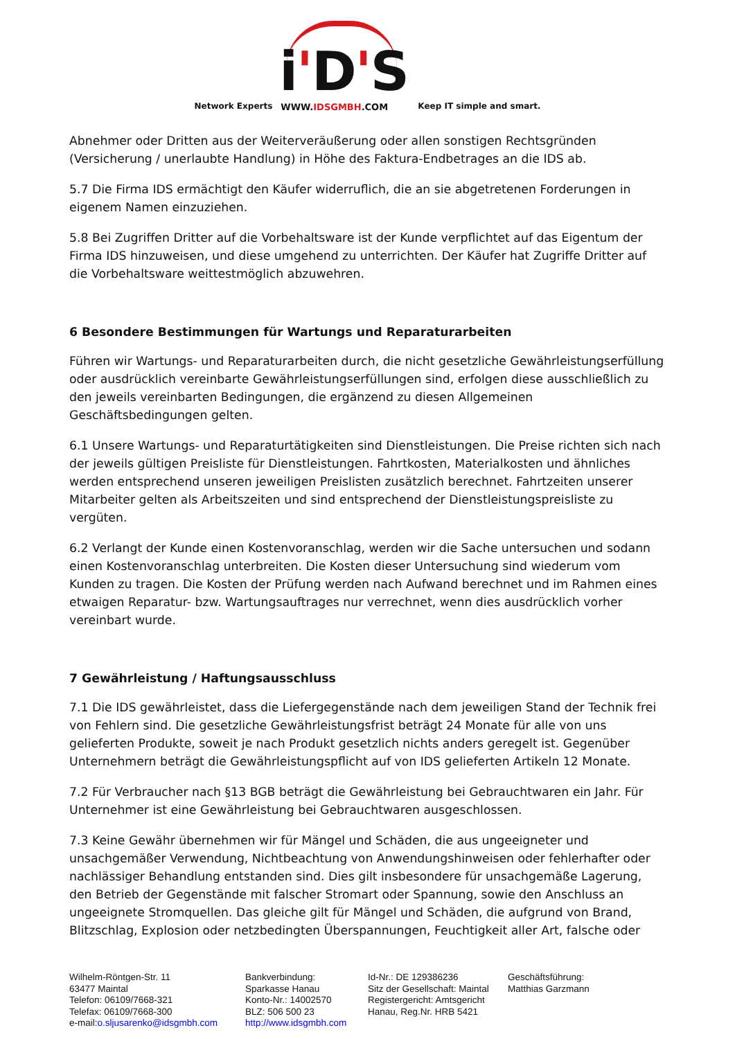Network Experts
i'D'S
WWW.IDSGMBH.COM
Keep IT simple and smart.
Abnehmer oder Dritten aus der Weiterveräußerung oder allen sonstigen Rechtsgründen (Versicherung / unerlaubte Handlung) in Höhe des Faktura-Endbetrages an die IDS ab.
5.7 Die Firma IDS ermächtigt den Käufer widerruflich, die an sie abgetretenen Forderungen in eigenem Namen einzuziehen.
5.8 Bei Zugriffen Dritter auf die Vorbehaltsware ist der Kunde verpflichtet auf das Eigentum der Firma IDS hinzuweisen, und diese umgehend zu unterrichten. Der Käufer hat Zugriffe Dritter auf die Vorbehaltsware weittestmöglich abzuwehren.
6 Besondere Bestimmungen für Wartungs und Reparaturarbeiten
Führen wir Wartungs- und Reparaturarbeiten durch, die nicht gesetzliche Gewährleistungserfüllung oder ausdrücklich vereinbarte Gewährleistungserfüllungen sind, erfolgen diese ausschließlich zu den jeweils vereinbarten Bedingungen, die ergänzend zu diesen Allgemeinen Geschäftsbedingungen gelten.
6.1 Unsere Wartungs- und Reparaturtätigkeiten sind Dienstleistungen. Die Preise richten sich nach der jeweils gültigen Preisliste für Dienstleistungen. Fahrtkosten, Materialkosten und ähnliches werden entsprechend unseren jeweiligen Preislisten zusätzlich berechnet. Fahrtzeiten unserer Mitarbeiter gelten als Arbeitszeiten und sind entsprechend der Dienstleistungspreisliste zu vergüten.
6.2 Verlangt der Kunde einen Kostenvoranschlag, werden wir die Sache untersuchen und sodann einen Kostenvoranschlag unterbreiten. Die Kosten dieser Untersuchung sind wiederum vom Kunden zu tragen. Die Kosten der Prüfung werden nach Aufwand berechnet und im Rahmen eines etwaigen Reparatur- bzw. Wartungsauftrages nur verrechnet, wenn dies ausdrücklich vorher vereinbart wurde.
7 Gewährleistung / Haftungsausschluss
7.1 Die IDS gewährleistet, dass die Liefergegenstände nach dem jeweiligen Stand der Technik frei von Fehlern sind. Die gesetzliche Gewährleistungsfrist beträgt 24 Monate für alle von uns gelieferten Produkte, soweit je nach Produkt gesetzlich nichts anders geregelt ist. Gegenüber Unternehmern beträgt die Gewährleistungspflicht auf von IDS gelieferten Artikeln 12 Monate.
7.2 Für Verbraucher nach §13 BGB beträgt die Gewährleistung bei Gebrauchtwaren ein Jahr. Für Unternehmer ist eine Gewährleistung bei Gebrauchtwaren ausgeschlossen.
7.3 Keine Gewähr übernehmen wir für Mängel und Schäden, die aus ungeeigneter und unsachgemäßer Verwendung, Nichtbeachtung von Anwendungshinweisen oder fehlerhafter oder nachlässiger Behandlung entstanden sind. Dies gilt insbesondere für unsachgemäße Lagerung, den Betrieb der Gegenstände mit falscher Stromart oder Spannung, sowie den Anschluss an ungeeignete Stromquellen. Das gleiche gilt für Mängel und Schäden, die aufgrund von Brand, Blitzschlag, Explosion oder netzbedingten Überspannungen, Feuchtigkeit aller Art, falsche oder
Wilhelm-Röntgen-Str. 11
63477 Maintal
Telefon: 06109/7668-321
Telefax: 06109/7668-300
e-mail:o.sljusarenko@idsgmbh.com
Bankverbindung:
Sparkasse Hanau
Konto-Nr.: 14002570
BLZ: 506 500 23
http://www.idsgmbh.com
Id-Nr.: DE 129386236
Sitz der Gesellschaft: Maintal
Registergericht: Amtsgericht
Hanau, Reg.Nr. HRB 5421
Geschäftsführung:
Matthias Garzmann